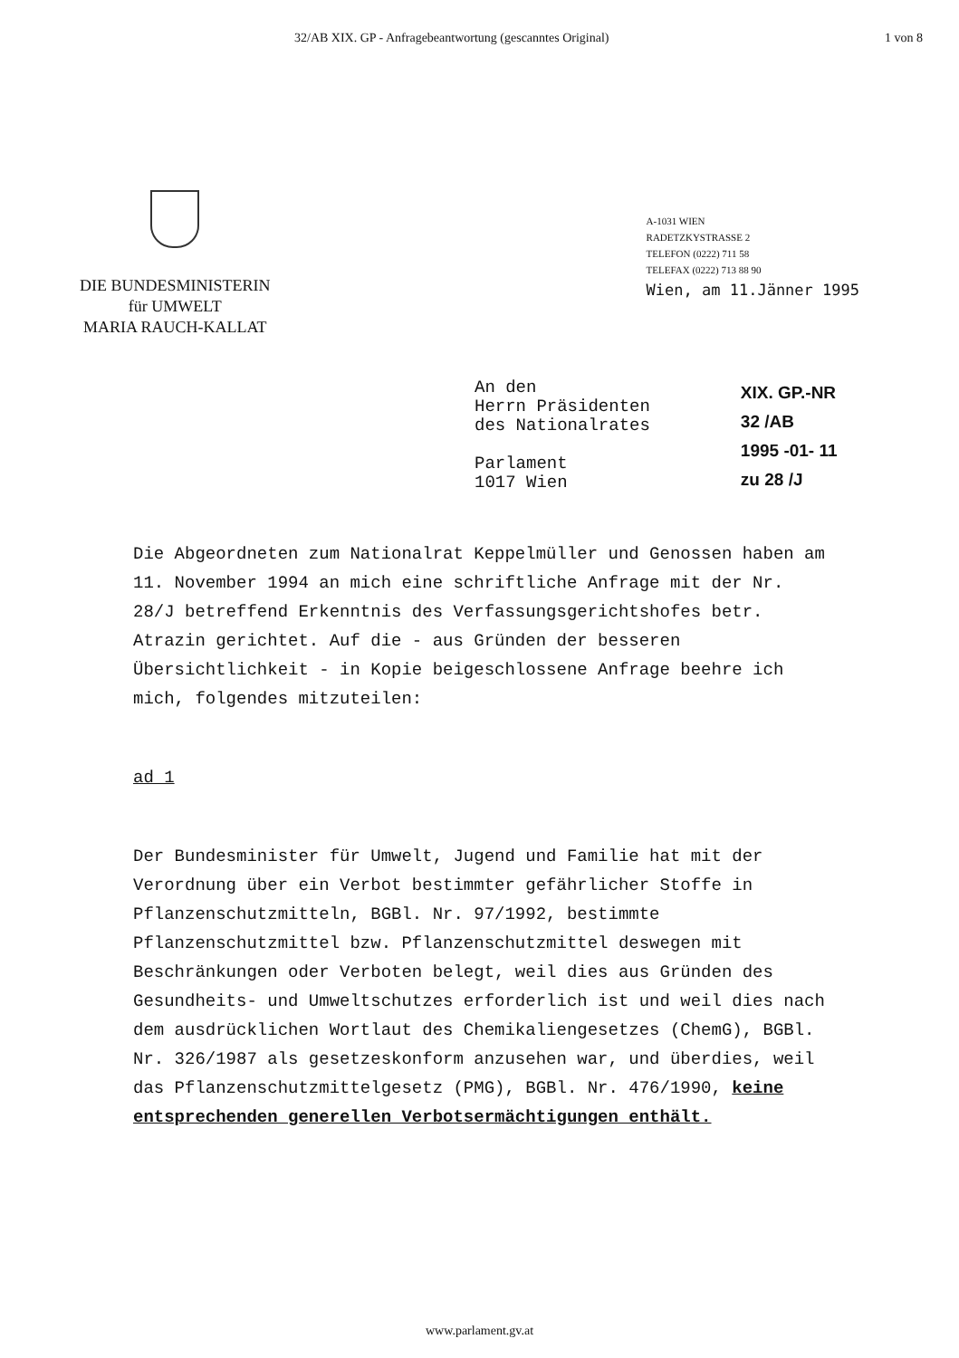32/AB XIX. GP - Anfragebeantwortung (gescanntes Original) 1 von 8
DIE BUNDESMINISTERIN
für UMWELT
MARIA RAUCH-KALLAT
A-1031 WIEN
RADETZKYSTRASSE 2
TELEFON (0222) 711 58
TELEFAX (0222) 713 88 90
Wien, am 11.Jänner 1995
An den
Herrn Präsidenten
des Nationalrates
Parlament
1017 Wien
XIX. GP.-NR
32 /AB
1995 -01- 11
zu 28 /J
Die Abgeordneten zum Nationalrat Keppelmüller und Genossen haben am 11. November 1994 an mich eine schriftliche Anfrage mit der Nr. 28/J betreffend Erkenntnis des Verfassungsgerichtshofes betr. Atrazin gerichtet. Auf die - aus Gründen der besseren Übersichtlichkeit - in Kopie beigeschlossene Anfrage beehre ich mich, folgendes mitzuteilen:
ad 1
Der Bundesminister für Umwelt, Jugend und Familie hat mit der Verordnung über ein Verbot bestimmter gefährlicher Stoffe in Pflanzenschutzmitteln, BGBl. Nr. 97/1992, bestimmte Pflanzenschutzmittel bzw. Pflanzenschutzmittel deswegen mit Beschränkungen oder Verboten belegt, weil dies aus Gründen des Gesundheits- und Umweltschutzes erforderlich ist und weil dies nach dem ausdrücklichen Wortlaut des Chemikaliengesetzes (ChemG), BGBl. Nr. 326/1987 als gesetzeskonform anzusehen war, und überdies, weil das Pflanzenschutzmittelgesetz (PMG), BGBl. Nr. 476/1990, keine entsprechenden generellen Verbotsermächtigungen enthält.
www.parlament.gv.at